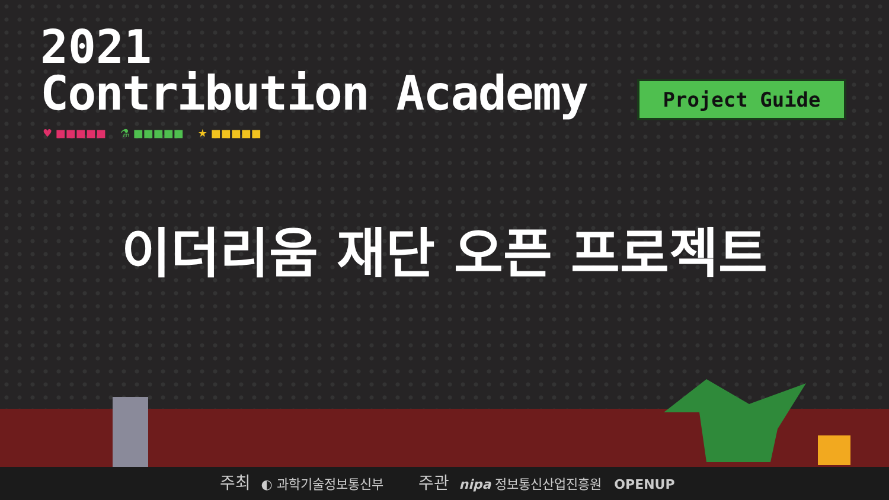2021
Contribution Academy
Project Guide
♥ ■■■■■ ⚗ ■■■■■ ★ ■■■■■
이더리움 재단 오픈 프로젝트
주최 ◐ 과학기술정보통신부 주관 nipa 정보통신산업진흥원 OPENUP